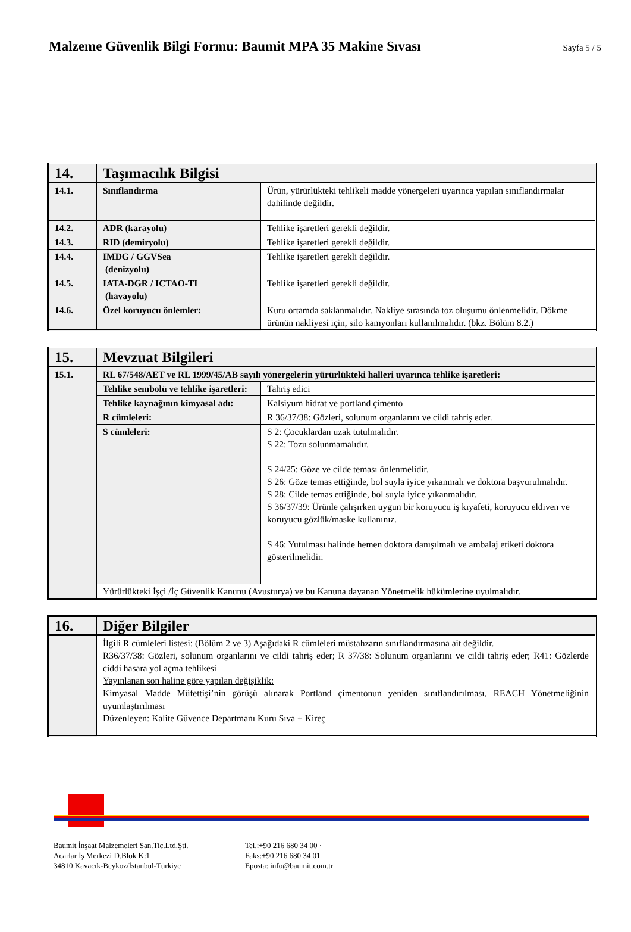Malzeme Güvenlik Bilgi Formu: Baumit MPA 35 Makine Sıvası
Sayfa 5 / 5
| 14. | Taşımacılık Bilgisi | |
| --- | --- | --- |
| 14.1. | Sınıflandırma | Ürün, yürürlükteki tehlikeli madde yönergeleri uyarınca yapılan sınıflandırmalar dahilinde değildir. |
| 14.2. | ADR (karayolu) | Tehlike işaretleri gerekli değildir. |
| 14.3. | RID (demiryolu) | Tehlike işaretleri gerekli değildir. |
| 14.4. | IMDG / GGVSea (denizyolu) | Tehlike işaretleri gerekli değildir. |
| 14.5. | IATA-DGR / ICTAO-TI (havayolu) | Tehlike işaretleri gerekli değildir. |
| 14.6. | Özel koruyucu önlemler: | Kuru ortamda saklanmalıdır. Nakliye sırasında toz oluşumu önlenmelidir. Dökme ürünün nakliyesi için, silo kamyonları kullanılmalıdır. (bkz. Bölüm 8.2.) |
| 15. | Mevzuat Bilgileri | |
| --- | --- | --- |
| 15.1. | RL 67/548/AET ve RL 1999/45/AB sayılı yönergelerin yürürlükteki halleri uyarınca tehlike işaretleri: | |
| | Tehlike sembolü ve tehlike işaretleri: | Tahriş edici |
| | Tehlike kaynağının kimyasal adı: | Kalsiyum hidrat ve portland çimento |
| | R cümleleri: | R 36/37/38: Gözleri, solunum organlarını ve cildi tahriş eder. |
| | S cümleleri: | S 2: Çocuklardan uzak tutulmalıdır. S 22: Tozu solunmamalıdır. S 24/25: Göze ve cilde teması önlenmelidir. S 26: Göze temas ettiğinde, bol suyla iyice yıkanmalı ve doktora başvurulmalıdır. S 28: Cilde temas ettiğinde, bol suyla iyice yıkanmalıdır. S 36/37/39: Ürünle çalışırken uygun bir koruyucu iş kıyafeti, koruyucu eldiven ve koruyucu gözlük/maske kullanınız. S 46: Yutulması halinde hemen doktora danışılmalı ve ambalaj etiketi doktora gösterilmelidir. |
| | Yürürlükteki İşçi /İç Güvenlik Kanunu (Avusturya) ve bu Kanuna dayanan Yönetmelik hükümlerine uyulmalıdır. | |
| 16. | Diğer Bilgiler |
| --- | --- |
| | İlgili R cümleleri listesi: (Bölüm 2 ve 3) Aşağıdaki R cümleleri müstahzarın sınıflandırmasına ait değildir. R36/37/38: Gözleri, solunum organlarını ve cildi tahriş eder; R 37/38: Solunum organlarını ve cildi tahriş eder; R41: Gözlerde ciddi hasara yol açma tehlikesi Yayınlanan son haline göre yapılan değişiklik: Kimyasal Madde Müfettişi’nin görüşü alınarak Portland çimentonun yeniden sınıflandırılması, REACH Yönetmeliğinin uyumlaştırılması Düzenleyen: Kalite Güvence Departmanı Kuru Sıva + Kireç |
Baumit İnşaat Malzemeleri San.Tic.Ltd.Şti.
Acarlar İş Merkezi D.Blok K:1
34810 Kavacık-Beykoz/İstanbul-Türkiye
Tel.:+90 216 680 34 00 ·
Faks:+90 216 680 34 01
Eposta: info@baumit.com.tr